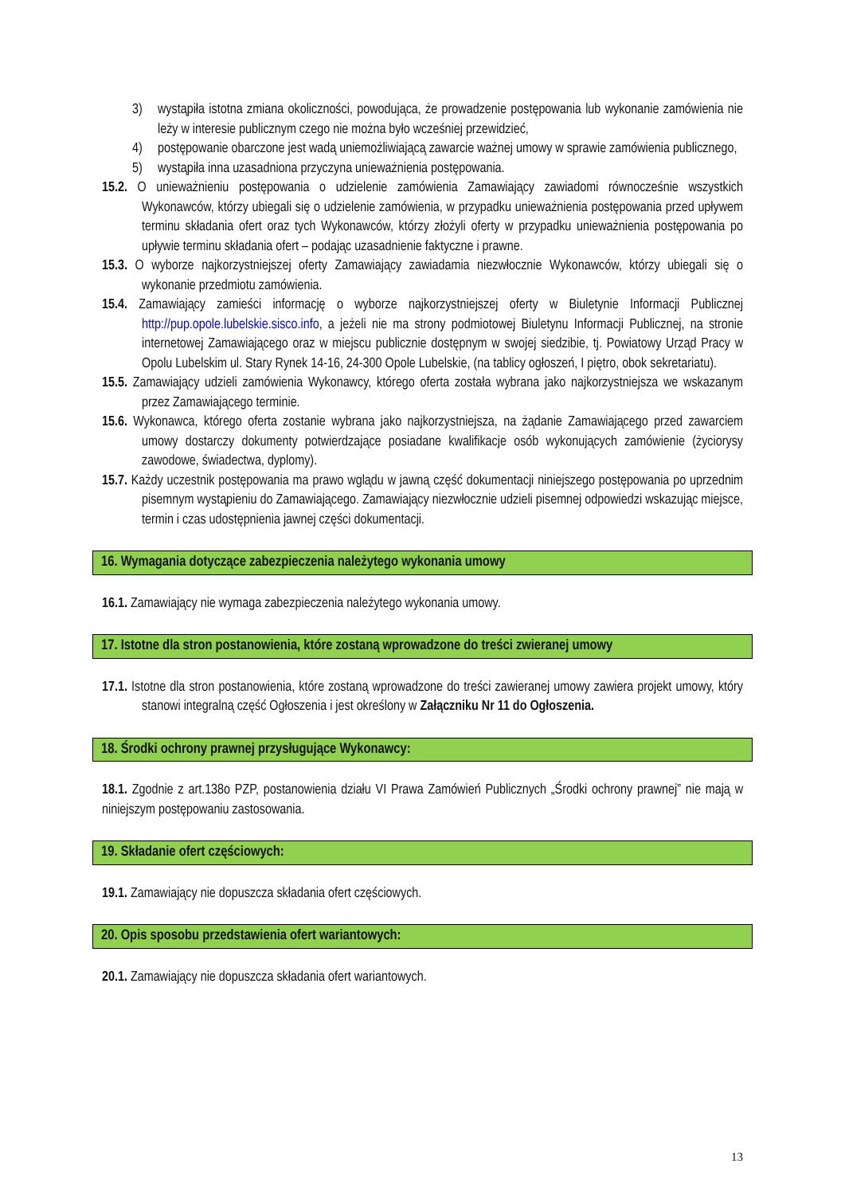3) wystąpiła istotna zmiana okoliczności, powodująca, że prowadzenie postępowania lub wykonanie zamówienia nie leży w interesie publicznym czego nie można było wcześniej przewidzieć,
4) postępowanie obarczone jest wadą uniemożliwiającą zawarcie ważnej umowy w sprawie zamówienia publicznego,
5) wystąpiła inna uzasadniona przyczyna unieważnienia postępowania.
15.2. O unieważnieniu postępowania o udzielenie zamówienia Zamawiający zawiadomi równocześnie wszystkich Wykonawców, którzy ubiegali się o udzielenie zamówienia, w przypadku unieważnienia postępowania przed upływem terminu składania ofert oraz tych Wykonawców, którzy złożyli oferty w przypadku unieważnienia postępowania po upływie terminu składania ofert – podając uzasadnienie faktyczne i prawne.
15.3. O wyborze najkorzystniejszej oferty Zamawiający zawiadamia niezwłocznie Wykonawców, którzy ubiegali się o wykonanie przedmiotu zamówienia.
15.4. Zamawiający zamieści informację o wyborze najkorzystniejszej oferty w Biuletynie Informacji Publicznej http://pup.opole.lubelskie.sisco.info, a jeżeli nie ma strony podmiotowej Biuletynu Informacji Publicznej, na stronie internetowej Zamawiającego oraz w miejscu publicznie dostępnym w swojej siedzibie, tj. Powiatowy Urząd Pracy w Opolu Lubelskim ul. Stary Rynek 14-16, 24-300 Opole Lubelskie, (na tablicy ogłoszeń, I piętro, obok sekretariatu).
15.5. Zamawiający udzieli zamówienia Wykonawcy, którego oferta została wybrana jako najkorzystniejsza we wskazanym przez Zamawiającego terminie.
15.6. Wykonawca, którego oferta zostanie wybrana jako najkorzystniejsza, na żądanie Zamawiającego przed zawarciem umowy dostarczy dokumenty potwierdzające posiadane kwalifikacje osób wykonujących zamówienie (życiorysy zawodowe, świadectwa, dyplomy).
15.7. Każdy uczestnik postępowania ma prawo wglądu w jawną część dokumentacji niniejszego postępowania po uprzednim pisemnym wystąpieniu do Zamawiającego. Zamawiający niezwłocznie udzieli pisemnej odpowiedzi wskazując miejsce, termin i czas udostępnienia jawnej części dokumentacji.
16. Wymagania dotyczące zabezpieczenia należytego wykonania umowy
16.1. Zamawiający nie wymaga zabezpieczenia należytego wykonania umowy.
17. Istotne dla stron postanowienia, które zostaną wprowadzone do treści zwieranej umowy
17.1. Istotne dla stron postanowienia, które zostaną wprowadzone do treści zawieranej umowy zawiera projekt umowy, który stanowi integralną część Ogłoszenia i jest określony w Załączniku Nr 11 do Ogłoszenia.
18. Środki ochrony prawnej przysługujące Wykonawcy:
18.1. Zgodnie z art.138o PZP, postanowienia działu VI Prawa Zamówień Publicznych „Środki ochrony prawnej” nie mają w niniejszym postępowaniu zastosowania.
19. Składanie ofert częściowych:
19.1. Zamawiający nie dopuszcza składania ofert częściowych.
20. Opis sposobu przedstawienia ofert wariantowych:
20.1. Zamawiający nie dopuszcza składania ofert wariantowych.
13